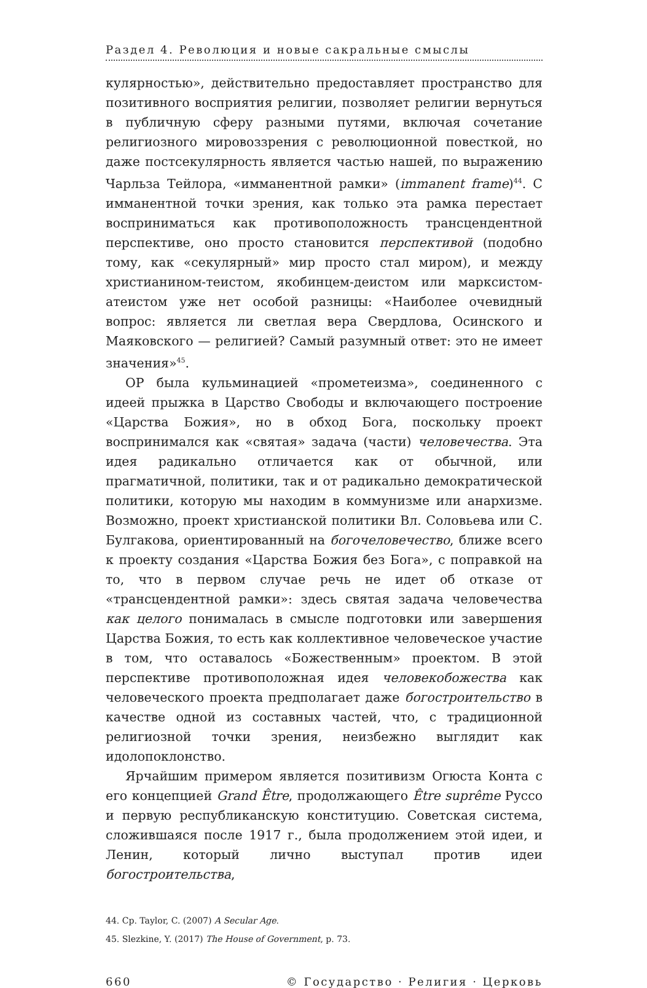Раздел 4. Революция и новые сакральные смыслы
кулярностью», действительно предоставляет пространство для позитивного восприятия религии, позволяет религии вернуться в публичную сферу разными путями, включая сочетание религиозного мировоззрения с революционной повесткой, но даже постсекулярность является частью нашей, по выражению Чарльза Тейлора, «имманентной рамки» (immanent frame)<sup>44</sup>. С имманентной точки зрения, как только эта рамка перестает восприниматься как противоположность трансцендентной перспективе, оно просто становится перспективой (подобно тому, как «секулярный» мир просто стал миром), и между христианином-теистом, якобинцем-деистом или марксистом-атеистом уже нет особой разницы: «Наиболее очевидный вопрос: является ли светлая вера Свердлова, Осинского и Маяковского — религией? Самый разумный ответ: это не имеет значения»<sup>45</sup>.
ОР была кульминацией «прометеизма», соединенного с идеей прыжка в Царство Свободы и включающего построение «Царства Божия», но в обход Бога, поскольку проект воспринимался как «святая» задача (части) человечества. Эта идея радикально отличается как от обычной, или прагматичной, политики, так и от радикально демократической политики, которую мы находим в коммунизме или анархизме. Возможно, проект христианской политики Вл. Соловьева или С. Булгакова, ориентированный на богочеловечество, ближе всего к проекту создания «Царства Божия без Бога», с поправкой на то, что в первом случае речь не идет об отказе от «трансцендентной рамки»: здесь святая задача человечества как целого понималась в смысле подготовки или завершения Царства Божия, то есть как коллективное человеческое участие в том, что оставалось «Божественным» проектом. В этой перспективе противоположная идея человекобожества как человеческого проекта предполагает даже богостроительство в качестве одной из составных частей, что, с традиционной религиозной точки зрения, неизбежно выглядит как идолопоклонство.
Ярчайшим примером является позитивизм Огюста Конта с его концепцией Grand Être, продолжающего Être suprême Руссо и первую республиканскую конституцию. Советская система, сложившаяся после 1917 г., была продолжением этой идеи, и Ленин, который лично выступал против идеи богостроительства,
44. Cp. Taylor, C. (2007) A Secular Age.
45. Slezkine, Y. (2017) The House of Government, p. 73.
660 © Государство · Религия · Церковь